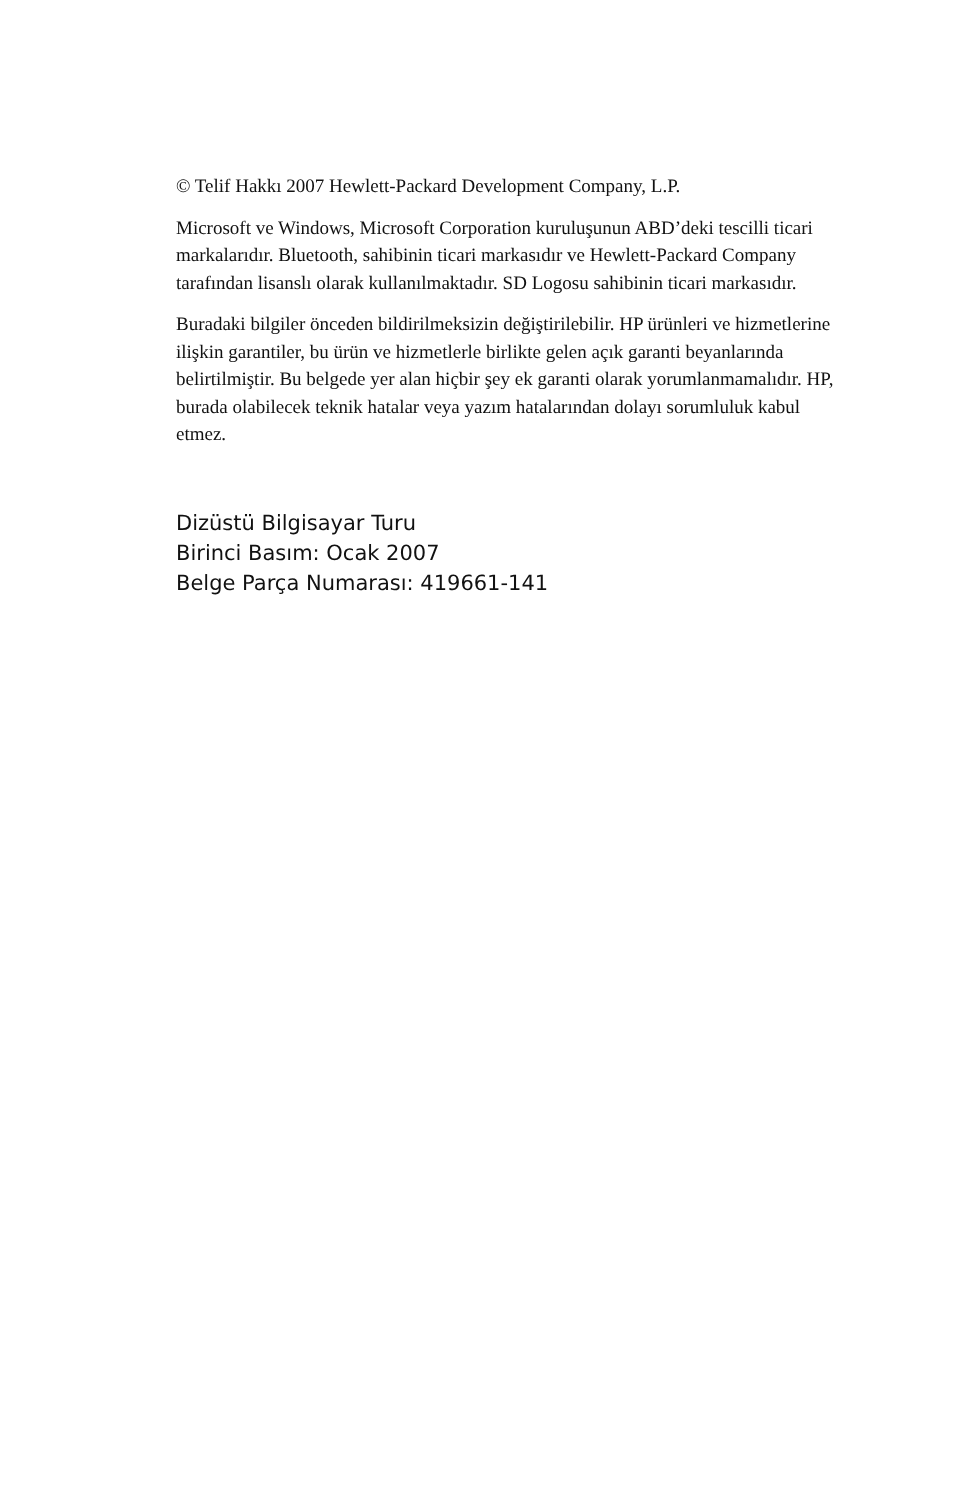© Telif Hakkı 2007 Hewlett-Packard Development Company, L.P.
Microsoft ve Windows, Microsoft Corporation kuruluşunun ABD’deki tescilli ticari markalarıdır. Bluetooth, sahibinin ticari markasıdır ve Hewlett-Packard Company tarafından lisanslı olarak kullanılmaktadır. SD Logosu sahibinin ticari markasıdır.
Buradaki bilgiler önceden bildirilmeksizin değiştirilebilir. HP ürünleri ve hizmetlerine ilişkin garantiler, bu ürün ve hizmetlerle birlikte gelen açık garanti beyanlarında belirtilmiştir. Bu belgede yer alan hiçbir şey ek garanti olarak yorumlanmamalıdır. HP, burada olabilecek teknik hatalar veya yazım hatalarından dolayı sorumluluk kabul etmez.
Dizüstü Bilgisayar Turu
Birinci Basım: Ocak 2007
Belge Parça Numarası: 419661-141